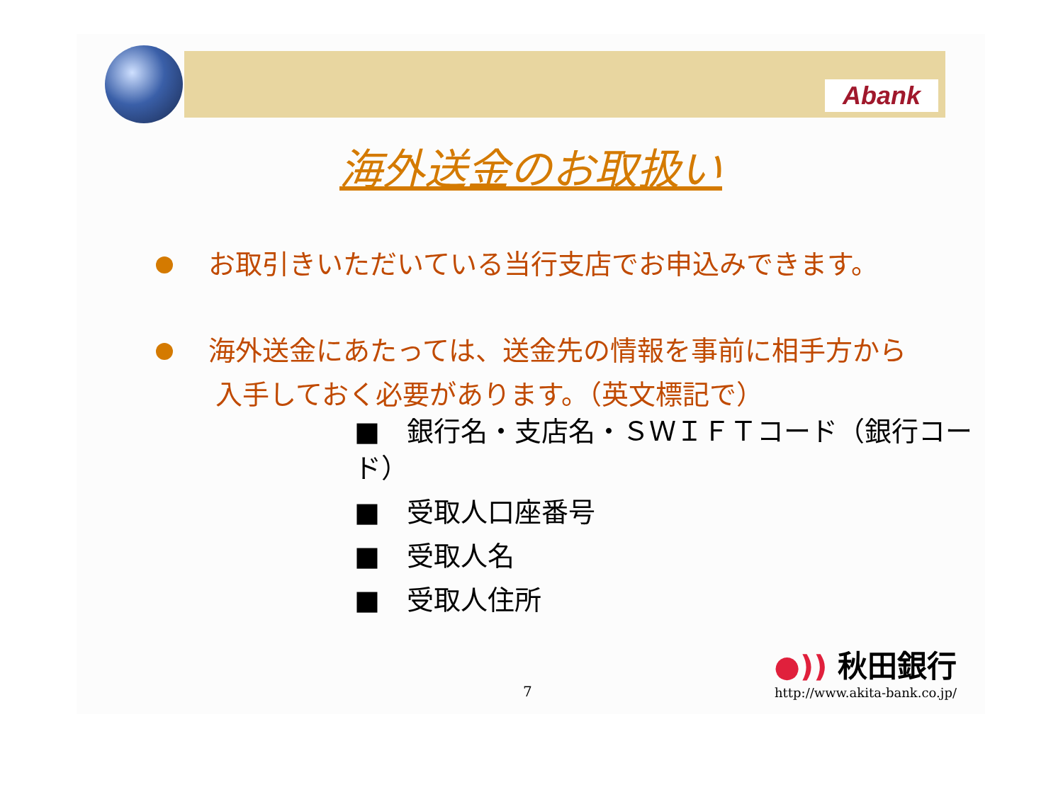Abank
海外送金のお取扱い
お取引きいただいている当行支店でお申込みできます。
海外送金にあたっては、送金先の情報を事前に相手方から
入手しておく必要があります。（英文標記で）
■　銀行名・支店名・ＳＷＩＦＴコード（銀行コード）
■　受取人口座番号
■　受取人名
■　受取人住所
7
●)) 秋田銀行
http://www.akita-bank.co.jp/